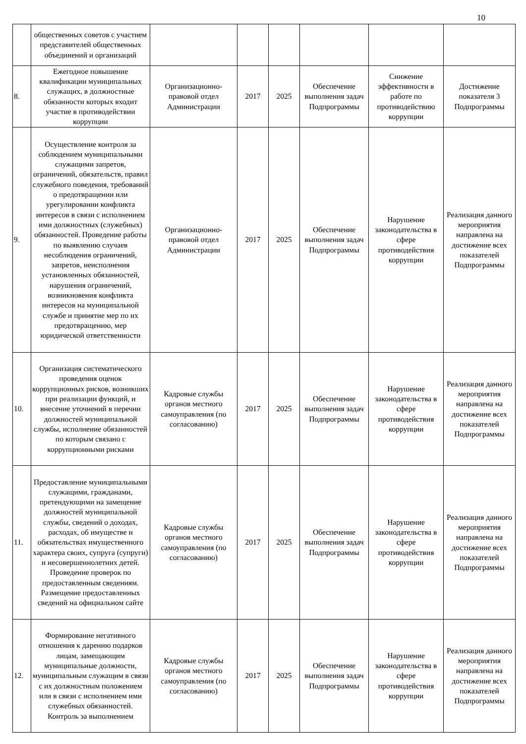10
| | общественных советов с участием представителей общественных объединений и организаций | | | | | | |
| 8. | Ежегодное повышение квалификации муниципальных служащих, в должностные обязанности которых входит участие в противодействии коррупции | Организационно-правовой отдел Администрации | 2017 | 2025 | Обеспечение выполнения задач Подпрограммы | Снижение эффективности в работе по противодействию коррупции | Достижение показателя 3 Подпрограммы |
| 9. | Осуществление контроля за соблюдением муниципальными служащими запретов, ограничений, обязательств, правил служебного поведения, требований о предотвращении или урегулировании конфликта интересов в связи с исполнением ими должностных (служебных) обязанностей. Проведение работы по выявлению случаев несоблюдения ограничений, запретов, неисполнения установленных обязанностей, нарушения ограничений, возникновения конфликта интересов на муниципальной службе и принятие мер по их предотвращению, мер юридической ответственности | Организационно-правовой отдел Администрации | 2017 | 2025 | Обеспечение выполнения задач Подпрограммы | Нарушение законодательства в сфере противодействия коррупции | Реализация данного мероприятия направлена на достижение всех показателей Подпрограммы |
| 10. | Организация систематического проведения оценок коррупционных рисков, возникших при реализации функций, и внесение уточнений в перечни должностей муниципальной службы, исполнение обязанностей по которым связано с коррупционными рисками | Кадровые службы органов местного самоуправления (по согласованию) | 2017 | 2025 | Обеспечение выполнения задач Подпрограммы | Нарушение законодательства в сфере противодействия коррупции | Реализация данного мероприятия направлена на достижение всех показателей Подпрограммы |
| 11. | Предоставление муниципальными служащими, гражданами, претендующими на замещение должностей муниципальной службы, сведений о доходах, расходах, об имуществе и обязательствах имущественного характера своих, супруга (супруги) и несовершеннолетних детей. Проведение проверок по предоставленным сведениям. Размещение предоставленных сведений на официальном сайте | Кадровые службы органов местного самоуправления (по согласованию) | 2017 | 2025 | Обеспечение выполнения задач Подпрограммы | Нарушение законодательства в сфере противодействия коррупции | Реализация данного мероприятия направлена на достижение всех показателей Подпрограммы |
| 12. | Формирование негативного отношения к дарению подарков лицам, замещающим муниципальные должности, муниципальным служащим в связи с их должностным положением или в связи с исполнением ими служебных обязанностей. Контроль за выполнением | Кадровые службы органов местного самоуправления (по согласованию) | 2017 | 2025 | Обеспечение выполнения задач Подпрограммы | Нарушение законодательства в сфере противодействия коррупции | Реализация данного мероприятия направлена на достижение всех показателей Подпрограммы |